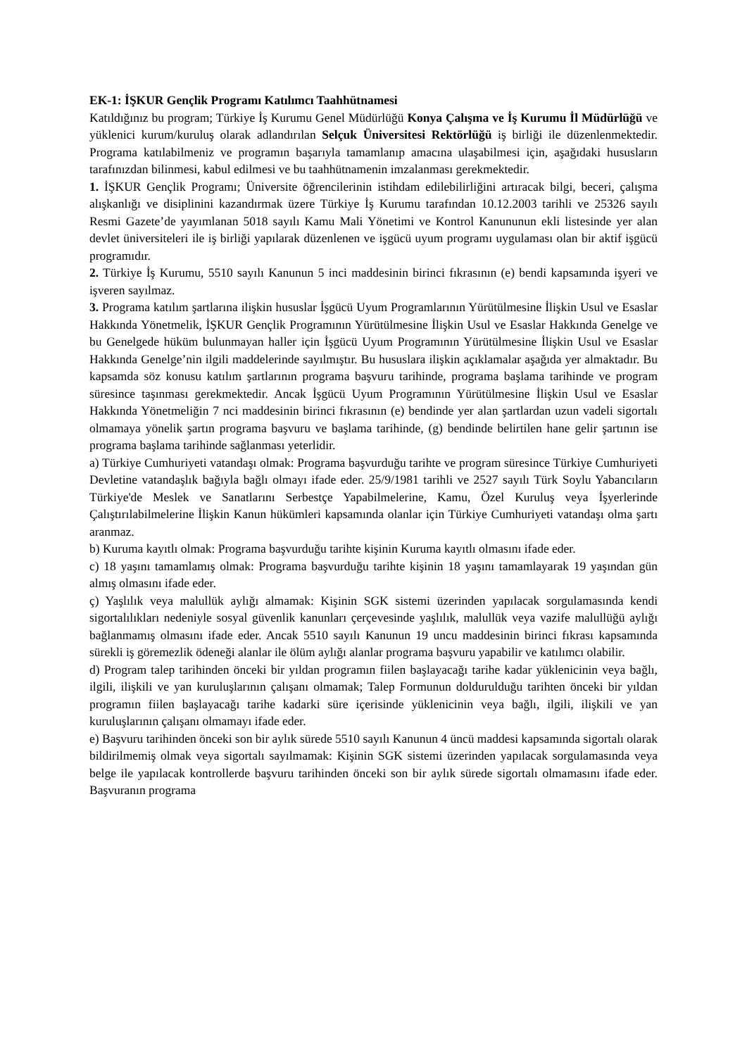EK-1: İŞKUR Gençlik Programı Katılımcı Taahhütnamesi
Katıldığınız bu program; Türkiye İş Kurumu Genel Müdürlüğü Konya Çalışma ve İş Kurumu İl Müdürlüğü ve yüklenici kurum/kuruluş olarak adlandırılan Selçuk Üniversitesi Rektörlüğü iş birliği ile düzenlenmektedir. Programa katılabilmeniz ve programın başarıyla tamamlanıp amacına ulaşabilmesi için, aşağıdaki hususların tarafınızdan bilinmesi, kabul edilmesi ve bu taahhütnamenin imzalanması gerekmektedir.
1. İŞKUR Gençlik Programı; Üniversite öğrencilerinin istihdam edilebilirliğini artıracak bilgi, beceri, çalışma alışkanlığı ve disiplinini kazandırmak üzere Türkiye İş Kurumu tarafından 10.12.2003 tarihli ve 25326 sayılı Resmi Gazete’de yayımlanan 5018 sayılı Kamu Mali Yönetimi ve Kontrol Kanununun ekli listesinde yer alan devlet üniversiteleri ile iş birliği yapılarak düzenlenen ve işgücü uyum programı uygulaması olan bir aktif işgücü programıdır.
2. Türkiye İş Kurumu, 5510 sayılı Kanunun 5 inci maddesinin birinci fıkrasının (e) bendi kapsamında işyeri ve işveren sayılmaz.
3. Programa katılım şartlarına ilişkin hususlar İşgücü Uyum Programlarının Yürütülmesine İlişkin Usul ve Esaslar Hakkında Yönetmelik, İŞKUR Gençlik Programının Yürütülmesine İlişkin Usul ve Esaslar Hakkında Genelge ve bu Genelgede hüküm bulunmayan haller için İşgücü Uyum Programının Yürütülmesine İlişkin Usul ve Esaslar Hakkında Genelge’nin ilgili maddelerinde sayılmıştır. Bu hususlara ilişkin açıklamalar aşağıda yer almaktadır. Bu kapsamda söz konusu katılım şartlarının programa başvuru tarihinde, programa başlama tarihinde ve program süresince taşınması gerekmektedir. Ancak İşgücü Uyum Programının Yürütülmesine İlişkin Usul ve Esaslar Hakkında Yönetmeliğin 7 nci maddesinin birinci fıkrasının (e) bendinde yer alan şartlardan uzun vadeli sigortalı olmamaya yönelik şartın programa başvuru ve başlama tarihinde, (g) bendinde belirtilen hane gelir şartının ise programa başlama tarihinde sağlanması yeterlidir.
a) Türkiye Cumhuriyeti vatandaşı olmak: Programa başvurduğu tarihte ve program süresince Türkiye Cumhuriyeti Devletine vatandaşlık bağıyla bağlı olmayı ifade eder. 25/9/1981 tarihli ve 2527 sayılı Türk Soylu Yabancıların Türkiye'de Meslek ve Sanatlarını Serbestçe Yapabilmelerine, Kamu, Özel Kuruluş veya İşyerlerinde Çalıştırılabilmelerine İlişkin Kanun hükümleri kapsamında olanlar için Türkiye Cumhuriyeti vatandaşı olma şartı aranmaz.
b) Kuruma kayıtlı olmak: Programa başvurduğu tarihte kişinin Kuruma kayıtlı olmasını ifade eder.
c) 18 yaşını tamamlamış olmak: Programa başvurduğu tarihte kişinin 18 yaşını tamamlayarak 19 yaşından gün almış olmasını ifade eder.
ç) Yaşlılık veya malullük aylığı almamak: Kişinin SGK sistemi üzerinden yapılacak sorgulamasında kendi sigortalılıkları nedeniyle sosyal güvenlik kanunları çerçevesinde yaşlılık, malullük veya vazife malullüğü aylığı bağlanmamış olmasını ifade eder. Ancak 5510 sayılı Kanunun 19 uncu maddesinin birinci fıkrası kapsamında sürekli iş göremezlik ödeneği alanlar ile ölüm aylığı alanlar programa başvuru yapabilir ve katılımcı olabilir.
d) Program talep tarihinden önceki bir yıldan programın fiilen başlayacağı tarihe kadar yüklenicinin veya bağlı, ilgili, ilişkili ve yan kuruluşlarının çalışanı olmamak; Talep Formunun doldurulduğu tarihten önceki bir yıldan programın fiilen başlayacağı tarihe kadarki süre içerisinde yüklenicinin veya bağlı, ilgili, ilişkili ve yan kuruluşlarının çalışanı olmamayı ifade eder.
e) Başvuru tarihinden önceki son bir aylık sürede 5510 sayılı Kanunun 4 üncü maddesi kapsamında sigortalı olarak bildirilmemiş olmak veya sigortalı sayılmamak: Kişinin SGK sistemi üzerinden yapılacak sorgulamasında veya belge ile yapılacak kontrollerde başvuru tarihinden önceki son bir aylık sürede sigortalı olmamasını ifade eder. Başvuranın programa